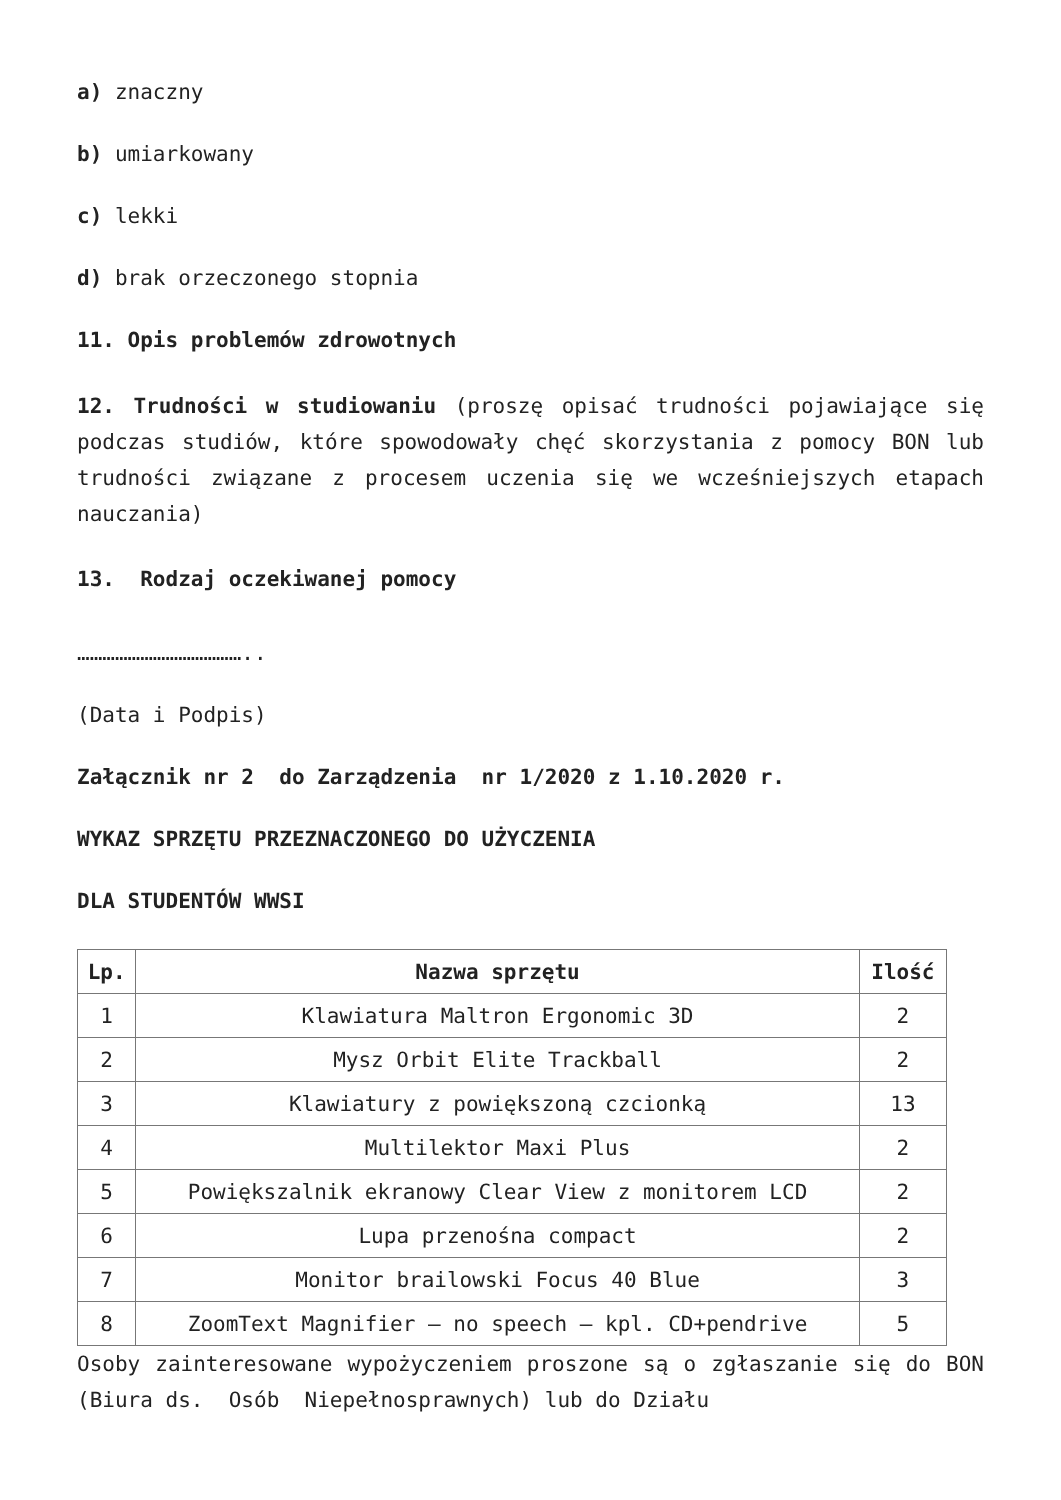a) znaczny
b) umiarkowany
c) lekki
d) brak orzeczonego stopnia
11. Opis problemów zdrowotnych
12. Trudności w studiowaniu (proszę opisać trudności pojawiające się podczas studiów, które spowodowały chęć skorzystania z pomocy BON lub trudności związane z procesem uczenia się we wcześniejszych etapach nauczania)
13. Rodzaj oczekiwanej pomocy
…………………………………..
(Data i Podpis)
Załącznik nr 2 do Zarządzenia nr 1/2020 z 1.10.2020 r.
WYKAZ SPRZĘTU PRZEZNACZONEGO DO UŻYCZENIA
DLA STUDENTÓW WWSI
| Lp. | Nazwa sprzętu | Ilość |
| --- | --- | --- |
| 1 | Klawiatura Maltron Ergonomic 3D | 2 |
| 2 | Mysz Orbit Elite Trackball | 2 |
| 3 | Klawiatury z powiększoną czcionką | 13 |
| 4 | Multilektor Maxi Plus | 2 |
| 5 | Powiększalnik ekranowy Clear View z monitorem LCD | 2 |
| 6 | Lupa przenośna compact | 2 |
| 7 | Monitor brailowski Focus 40 Blue | 3 |
| 8 | ZoomText Magnifier – no speech – kpl. CD+pendrive | 5 |
Osoby zainteresowane wypożyczeniem proszone są o zgłaszanie się do BON (Biura ds. Osób Niepełnosprawnych) lub do Działu